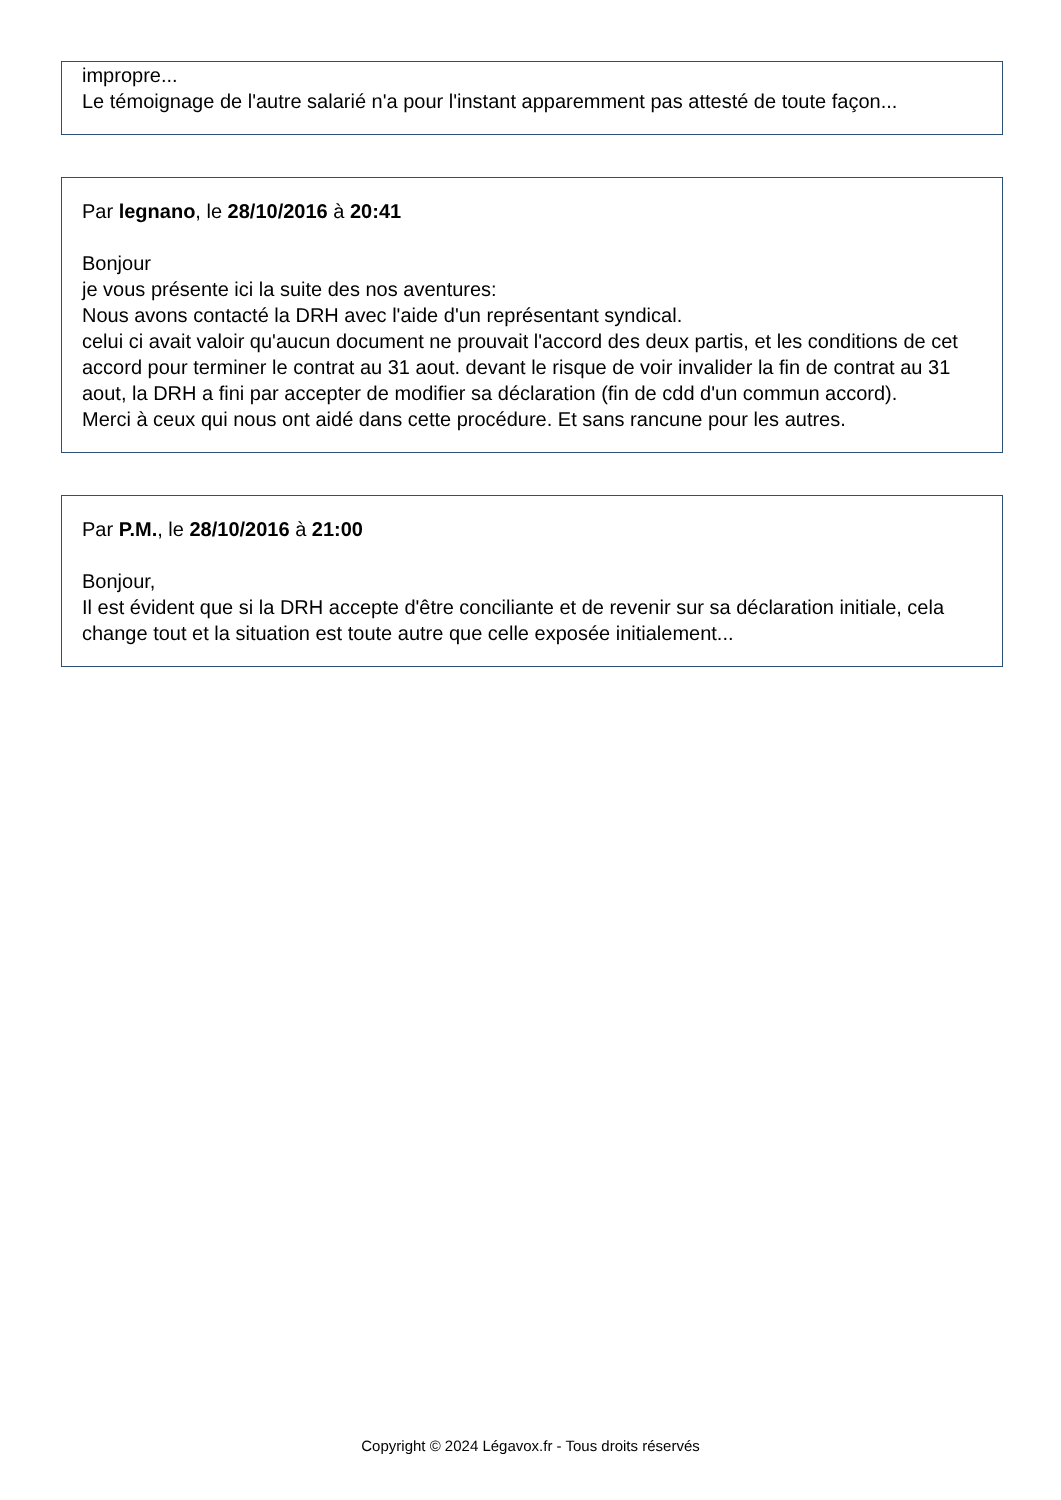impropre...
Le témoignage de l'autre salarié n'a pour l'instant apparemment pas attesté de toute façon...
Par legnano, le 28/10/2016 à 20:41
Bonjour
je vous présente ici la suite des nos aventures:
Nous avons contacté la DRH avec l'aide d'un représentant syndical.
celui ci avait valoir qu'aucun document ne prouvait l'accord des deux partis, et les conditions de cet accord pour terminer le contrat au 31 aout. devant le risque de voir invalider la fin de contrat au 31 aout, la DRH a fini par accepter de modifier sa déclaration (fin de cdd d'un commun accord).
Merci à ceux qui nous ont aidé dans cette procédure. Et sans rancune pour les autres.
Par P.M., le 28/10/2016 à 21:00
Bonjour,
Il est évident que si la DRH accepte d'être conciliante et de revenir sur sa déclaration initiale, cela change tout et la situation est toute autre que celle exposée initialement...
Copyright © 2024 Légavox.fr - Tous droits réservés